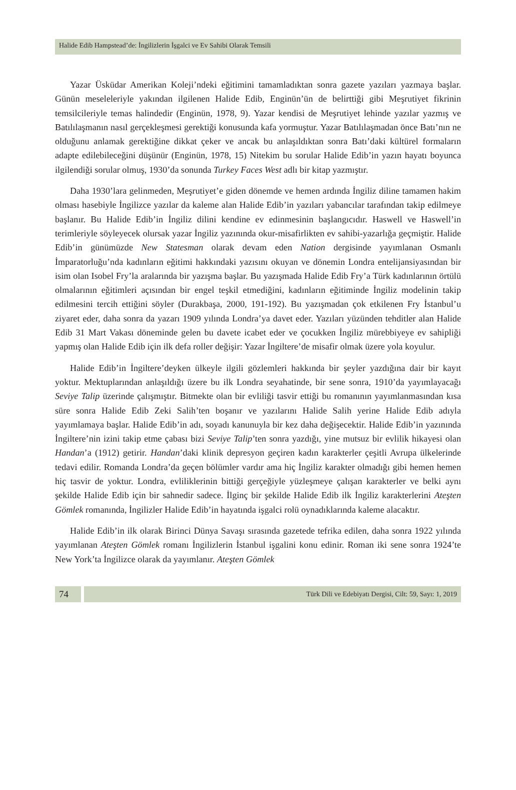Halide Edib Hampstead’de: İngilizlerin İşgalci ve Ev Sahibi Olarak Temsili
Yazar Üsküdar Amerikan Koleji’ndeki eğitimini tamamladıktan sonra gazete yazıları yazmaya başlar. Günün meseleleriyle yakından ilgilenen Halide Edib, Enginün’ün de belirttiği gibi Meşrutiyet fikrinin temsilcileriyle temas halindedir (Enginün, 1978, 9). Yazar kendisi de Meşrutiyet lehinde yazılar yazmış ve Batılılaşmanın nasıl gerçekleşmesi gerektiği konusunda kafa yormuştur. Yazar Batılılaşmadan önce Batı’nın ne olduğunu anlamak gerektiğine dikkat çeker ve ancak bu anlaşıldıktan sonra Batı’daki kültürel formaların adapte edilebileceğini düşünür (Enginün, 1978, 15) Nitekim bu sorular Halide Edib’in yazın hayatı boyunca ilgilendiği sorular olmuş, 1930’da sonunda Turkey Faces West adlı bir kitap yazmıştır.
Daha 1930’lara gelinmeden, Meşrutiyet’e giden dönemde ve hemen ardında İngiliz diline tamamen hakim olması hasebiyle İngilizce yazılar da kaleme alan Halide Edib’in yazıları yabancılar tarafından takip edilmeye başlanır. Bu Halide Edib’in İngiliz dilini kendine ev edinmesinin başlangıcıdır. Haswell ve Haswell’in terimleriyle söyleyecek olursak yazar İngiliz yazınında okur-misafirlikten ev sahibi-yazarlığa geçmiştir. Halide Edib’in günümüzde New Statesman olarak devam eden Nation dergisinde yayımlanan Osmanlı İmparatorluğu’nda kadınların eğitimi hakkındaki yazısını okuyan ve dönemin Londra entelijansiyasından bir isim olan Isobel Fry’la aralarında bir yazışma başlar. Bu yazışmada Halide Edib Fry’a Türk kadınlarının örtülü olmalarının eğitimleri açısından bir engel teşkil etmediğini, kadınların eğitiminde İngiliz modelinin takip edilmesini tercih ettiğini söyler (Durakbaşa, 2000, 191-192). Bu yazışmadan çok etkilenen Fry İstanbul’u ziyaret eder, daha sonra da yazarı 1909 yılında Londra’ya davet eder. Yazıları yüzünden tehditler alan Halide Edib 31 Mart Vakası döneminde gelen bu davete icabet eder ve çocukken İngiliz mürebbiyeye ev sahipliği yapmış olan Halide Edib için ilk defa roller değişir: Yazar İngiltere’de misafir olmak üzere yola koyulur.
Halide Edib’in İngiltere’deyken ülkeyle ilgili gözlemleri hakkında bir şeyler yazdığına dair bir kayıt yoktur. Mektuplarından anlaşıldığı üzere bu ilk Londra seyahatinde, bir sene sonra, 1910’da yayımlayacağı Seviye Talip üzerinde çalışmıştır. Bitmekte olan bir evliliği tasvir ettiği bu romanının yayımlanmasından kısa süre sonra Halide Edib Zeki Salih’ten boşanır ve yazılarını Halide Salih yerine Halide Edib adıyla yayımlamaya başlar. Halide Edib’in adı, soyadı kanunuyla bir kez daha değişecektir. Halide Edib’in yazınında İngiltere’nin izini takip etme çabası bizi Seviye Talip’ten sonra yazdığı, yine mutsuz bir evlilik hikayesi olan Handan’a (1912) getirir. Handan’daki klinik depresyon geçiren kadın karakterler çeşitli Avrupa ülkelerinde tedavi edilir. Romanda Londra’da geçen bölümler vardır ama hiç İngiliz karakter olmadığı gibi hemen hemen hiç tasvir de yoktur. Londra, evliliklerinin bittiği gerçeğiyle yüzleşmeye çalışan karakterler ve belki aynı şekilde Halide Edib için bir sahnedir sadece. İlginç bir şekilde Halide Edib ilk İngiliz karakterlerini Ateşten Gömlek romanında, İngilizler Halide Edib’in hayatında işgalci rolü oynadıklarında kaleme alacaktır.
Halide Edib’in ilk olarak Birinci Dünya Savaşı sırasında gazetede tefrika edilen, daha sonra 1922 yılında yayımlanan Ateşten Gömlek romanı İngilizlerin İstanbul işgalini konu edinir. Roman iki sene sonra 1924’te New York’ta İngilizce olarak da yayımlanır. Ateşten Gömlek
74
Türk Dili ve Edebiyatı Dergisi, Cilt: 59, Sayı: 1, 2019